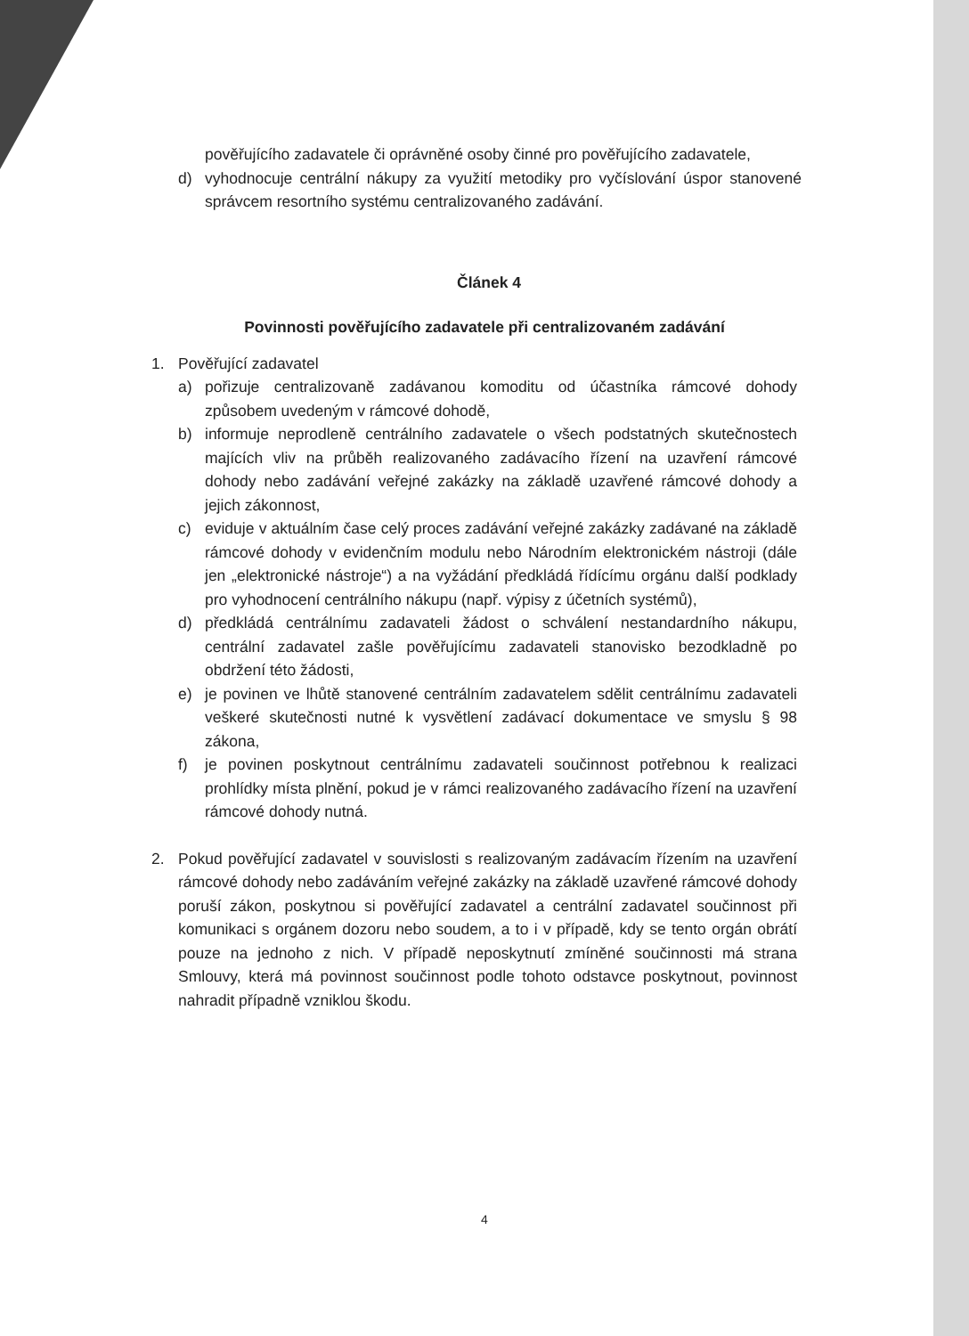pověřujícího zadavatele či oprávněné osoby činné pro pověřujícího zadavatele,
d) vyhodnocuje centrální nákupy za využití metodiky pro vyčíslování úspor stanovené správcem resortního systému centralizovaného zadávání.
Článek 4
Povinnosti pověřujícího zadavatele při centralizovaném zadávání
1. Pověřující zadavatel
a) pořizuje centralizovaně zadávanou komoditu od účastníka rámcové dohody způsobem uvedeným v rámcové dohodě,
b) informuje neprodleně centrálního zadavatele o všech podstatných skutečnostech majících vliv na průběh realizovaného zadávacího řízení na uzavření rámcové dohody nebo zadávání veřejné zakázky na základě uzavřené rámcové dohody a jejich zákonnost,
c) eviduje v aktuálním čase celý proces zadávání veřejné zakázky zadávané na základě rámcové dohody v evidenčním modulu nebo Národním elektronickém nástroji (dále jen „elektronické nástroje“) a na vyžádání předkládá řídícímu orgánu další podklady pro vyhodnocení centrálního nákupu (např. výpisy z účetních systémů),
d) předkládá centrálnímu zadavateli žádost o schválení nestandardního nákupu, centrální zadavatel zašle pověřujícímu zadavateli stanovisko bezodkladně po obdržení této žádosti,
e) je povinen ve lhůtě stanovené centrálním zadavatelem sdělit centrálnímu zadavateli veškeré skutečnosti nutné k vysvětlení zadávací dokumentace ve smyslu § 98 zákona,
f) je povinen poskytnout centrálnímu zadavateli součinnost potřebnou k realizaci prohlídky místa plnění, pokud je v rámci realizovaného zadávacího řízení na uzavření rámcové dohody nutná.
2. Pokud pověřující zadavatel v souvislosti s realizovaným zadávacím řízením na uzavření rámcové dohody nebo zadáváním veřejné zakázky na základě uzavřené rámcové dohody poruší zákon, poskytnou si pověřující zadavatel a centrální zadavatel součinnost při komunikaci s orgánem dozoru nebo soudem, a to i v případě, kdy se tento orgán obrátí pouze na jednoho z nich. V případě neposkytnutí zmíněné součinnosti má strana Smlouvy, která má povinnost součinnost podle tohoto odstavce poskytnout, povinnost nahradit případně vzniklou škodu.
4